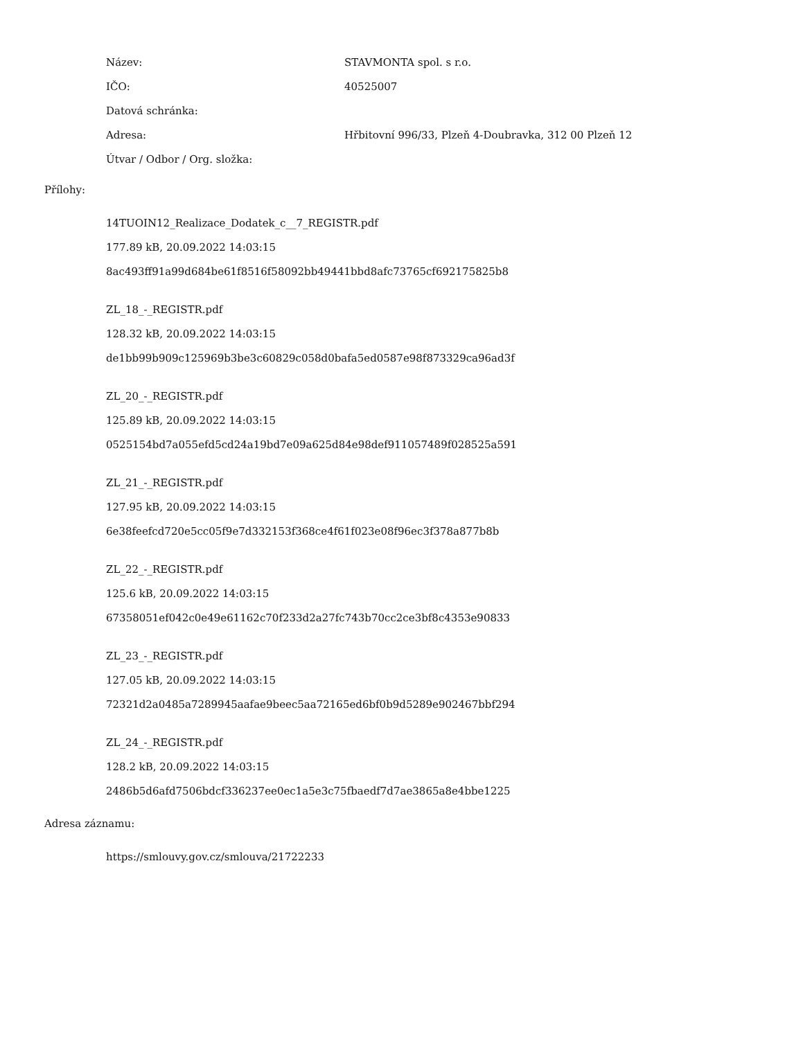Název: STAVMONTA spol. s r.o.
IČO: 40525007
Datová schránka:
Adresa: Hřbitovní 996/33, Plzeň 4-Doubravka, 312 00 Plzeň 12
Útvar / Odbor / Org. složka:
Přílohy:
14TUOIN12_Realizace_Dodatek_c__7_REGISTR.pdf
177.89 kB, 20.09.2022 14:03:15
8ac493ff91a99d684be61f8516f58092bb49441bbd8afc73765cf692175825b8
ZL_18_-_REGISTR.pdf
128.32 kB, 20.09.2022 14:03:15
de1bb99b909c125969b3be3c60829c058d0bafa5ed0587e98f873329ca96ad3f
ZL_20_-_REGISTR.pdf
125.89 kB, 20.09.2022 14:03:15
0525154bd7a055efd5cd24a19bd7e09a625d84e98def911057489f028525a591
ZL_21_-_REGISTR.pdf
127.95 kB, 20.09.2022 14:03:15
6e38feefcd720e5cc05f9e7d332153f368ce4f61f023e08f96ec3f378a877b8b
ZL_22_-_REGISTR.pdf
125.6 kB, 20.09.2022 14:03:15
67358051ef042c0e49e61162c70f233d2a27fc743b70cc2ce3bf8c4353e90833
ZL_23_-_REGISTR.pdf
127.05 kB, 20.09.2022 14:03:15
72321d2a0485a7289945aafae9beec5aa72165ed6bf0b9d5289e902467bbf294
ZL_24_-_REGISTR.pdf
128.2 kB, 20.09.2022 14:03:15
2486b5d6afd7506bdcf336237ee0ec1a5e3c75fbaedf7d7ae3865a8e4bbe1225
Adresa záznamu:
https://smlouvy.gov.cz/smlouva/21722233